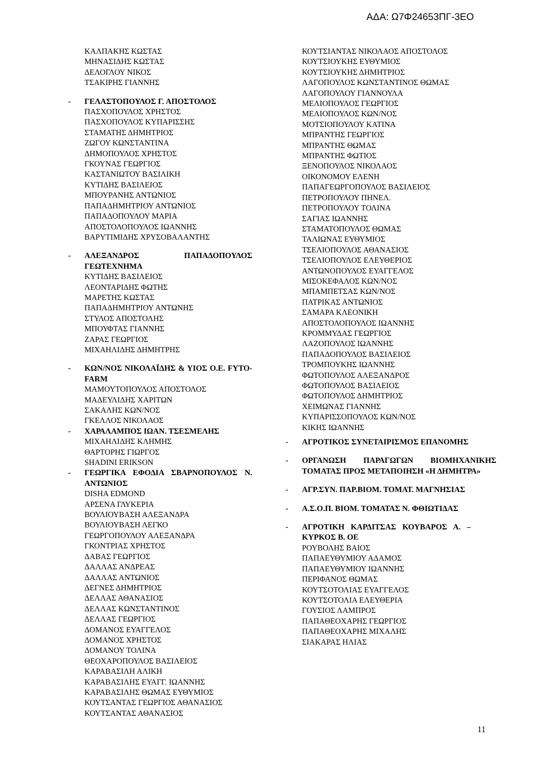ΑΔΑ: Ω7Φ24653ΠΓ-3ΕΟ
ΚΑΛΠΑΚΗΣ ΚΩΣΤΑΣ
ΜΗΝΑΣΙΔΗΣ ΚΩΣΤΑΣ
ΔΕΛΟΓΛΟΥ ΝΙΚΟΣ
ΤΣΑΚΙΡΗΣ ΓΙΑΝΝΗΣ
- ΓΕΛΑΣΤΟΠΟΥΛΟΣ Γ. ΑΠΟΣΤΟΛΟΣ
ΠΑΣΧΟΠΟΥΛΟΣ ΧΡΗΣΤΟΣ
ΠΑΣΧΟΠΟΥΛΟΣ ΚΥΠΑΡΙΣΣΗΣ
ΣΤΑΜΑΤΗΣ ΔΗΜΗΤΡΙΟΣ
ΖΩΓΟΥ ΚΩΝΣΤΑΝΤΙΝΑ
ΔΗΜΟΠΟΥΛΟΣ ΧΡΗΣΤΟΣ
ΓΚΟΥΝΑΣ ΓΕΩΡΓΙΟΣ
ΚΑΣΤΑΝΙΩΤΟΥ ΒΑΣΙΛΙΚΗ
ΚΥΤΙΔΗΣ ΒΑΣΙΛΕΙΟΣ
ΜΠΟΥΡΑΝΗΣ ΑΝΤΩΝΙΟΣ
ΠΑΠΑΔΗΜΗΤΡΙΟΥ ΑΝΤΩΝΙΟΣ
ΠΑΠΑΔΟΠΟΥΛΟΥ ΜΑΡΙΑ
ΑΠΟΣΤΟΛΟΠΟΥΛΟΣ ΙΩΑΝΝΗΣ
ΒΑΡΥΤΙΜΙΔΗΣ ΧΡΥΣΟΒΑΛΑΝΤΗΣ
- ΑΛΕΞΑΝΔΡΟΣ ΠΑΠΑΔΟΠΟΥΛΟΣ ΓΕΩΤΕΧΝΗΜΑ
ΚΥΤΙΔΗΣ ΒΑΣΙΛΕΙΟΣ
ΛΕΟΝΤΑΡΙΔΗΣ ΦΩΤΗΣ
ΜΑΡΕΤΗΣ ΚΩΣΤΑΣ
ΠΑΠΑΔΗΜΗΤΡΙΟΥ ΑΝΤΩΝΗΣ
ΣΤΥΛΟΣ ΑΠΟΣΤΟΛΗΣ
ΜΠΟΥΦΤΑΣ ΓΙΑΝΝΗΣ
ΖΑΡΑΣ ΓΕΩΡΓΙΟΣ
ΜΙΧΑΗΛΙΔΗΣ ΔΗΜΗΤΡΗΣ
- ΚΩΝ/ΝΟΣ ΝΙΚΟΛΑΪΔΗΣ & ΥΙΟΣ Ο.Ε. FYTO-FARM
ΜΑΜΟΥΤΟΠΟΥΛΟΣ ΑΠΟΣΤΟΛΟΣ
ΜΑΔΕΥΛΙΔΗΣ ΧΑΡΙΤΩΝ
ΣΑΚΑΛΗΣ ΚΩΝ/ΝΟΣ
ΓΚΕΛΛΟΣ ΝΙΚΟΛΑΟΣ
- ΧΑΡΑΛΑΜΠΟΣ ΙΩΑΝ. ΤΣΕΣΜΕΛΗΣ
ΜΙΧΑΗΛΙΔΗΣ ΚΛΗΜΗΣ
ΘΑΡΤΟΡΗΣ ΓΙΩΡΓΟΣ
SHADINI ERIKSON
- ΓΕΩΡΓΙΚΑ ΕΦΟΔΙΑ ΣΒΑΡΝΟΠΟΥΛΟΣ Ν. ΑΝΤΩΝΙΟΣ
DISHA EDMOND
ΑΡΣΕΝΑ ΓΛΥΚΕΡΙΑ
ΒΟΥΛΙΟΥΒΑΣΗ ΑΛΕΞΑΝΔΡΑ
ΒΟΥΛΙΟΥΒΑΣΗ ΛΕΓΚΟ
ΓΕΩΡΓΟΠΟΥΛΟΥ ΑΛΕΞΑΝΔΡΑ
ΓΚΟΝΤΡΙΑΣ ΧΡΗΣΤΟΣ
ΔΑΒΑΣ ΓΕΩΡΓΙΟΣ
ΔΑΛΛΑΣ ΑΝΔΡΕΑΣ
ΔΑΛΛΑΣ ΑΝΤΩΝΙΟΣ
ΔΕΓΝΕΣ ΔΗΜΗΤΡΙΟΣ
ΔΕΛΛΑΣ ΑΘΑΝΑΣΙΟΣ
ΔΕΛΛΑΣ ΚΩΝΣΤΑΝΤΙΝΟΣ
ΔΕΛΛΑΣ ΓΕΩΡΓΙΟΣ
ΔΟΜΑΝΟΣ ΕΥΑΓΓΕΛΟΣ
ΔΟΜΑΝΟΣ ΧΡΗΣΤΟΣ
ΔΟΜΑΝΟΥ ΤΟΛΙΝΑ
ΘΕΟΧΑΡΟΠΟΥΛΟΣ ΒΑΣΙΛΕΙΟΣ
ΚΑΡΑΒΑΣΙΛΗ ΑΛΙΚΗ
ΚΑΡΑΒΑΣΙΛΗΣ ΕΥΑΓΓ. ΙΩΑΝΝΗΣ
ΚΑΡΑΒΑΣΙΛΗΣ ΘΩΜΑΣ ΕΥΘΥΜΙΟΣ
ΚΟΥΤΣΑΝΤΑΣ ΓΕΩΡΓΙΟΣ ΑΘΑΝΑΣΙΟΣ
ΚΟΥΤΣΑΝΤΑΣ ΑΘΑΝΑΣΙΟΣ
ΚΟΥΤΣΙΑΝΤΑΣ ΝΙΚΟΛΑΟΣ ΑΠΟΣΤΟΛΟΣ
ΚΟΥΤΣΙΟΥΚΗΣ ΕΥΘΥΜΙΟΣ
ΚΟΥΤΣΙΟΥΚΗΣ ΔΗΜΗΤΡΙΟΣ
ΛΑΓΟΠΟΥΛΟΣ ΚΩΝΣΤΑΝΤΙΝΟΣ ΘΩΜΑΣ
ΛΑΓΟΠΟΥΛΟΥ ΓΙΑΝΝΟΥΛΑ
ΜΕΛΙΟΠΟΥΛΟΣ ΓΕΩΡΓΙΟΣ
ΜΕΛΙΟΠΟΥΛΟΣ ΚΩΝ/ΝΟΣ
ΜΟΤΣΙΟΠΟΥΛΟΥ ΚΑΤΙΝΑ
ΜΠΡΑΝΤΗΣ ΓΕΩΡΓΙΟΣ
ΜΠΡΑΝΤΗΣ ΘΩΜΑΣ
ΜΠΡΑΝΤΗΣ ΦΩΤΙΟΣ
ΞΕΝΟΠΟΥΛΟΣ ΝΙΚΟΛΑΟΣ
ΟΙΚΟΝΟΜΟΥ ΕΛΕΝΗ
ΠΑΠΑΓΕΩΡΓΟΠΟΥΛΟΣ ΒΑΣΙΛΕΙΟΣ
ΠΕΤΡΟΠΟΥΛΟΥ ΠΗΝΕΛ.
ΠΕΤΡΟΠΟΥΛΟΥ ΤΟΛΙΝΑ
ΣΑΓΙΑΣ ΙΩΑΝΝΗΣ
ΣΤΑΜΑΤΟΠΟΥΛΟΣ ΘΩΜΑΣ
ΤΑΛΙΩΝΑΣ ΕΥΘΥΜΙΟΣ
ΤΣΕΛΙΟΠΟΥΛΟΣ ΑΘΑΝΑΣΙΟΣ
ΤΣΕΛΙΟΠΟΥΛΟΣ ΕΛΕΥΘΕΡΙΟΣ
ΑΝΤΩΝΟΠΟΥΛΟΣ ΕΥΑΓΓΕΛΟΣ
ΜΙΣΟΚΕΦΑΛΟΣ ΚΩΝ/ΝΟΣ
ΜΠΑΜΠΕΤΣΑΣ ΚΩΝ/ΝΟΣ
ΠΑΤΡΙΚΑΣ ΑΝΤΩΝΙΟΣ
ΣΑΜΑΡΑ ΚΛΕΟΝΙΚΗ
ΑΠΟΣΤΟΛΟΠΟΥΛΟΣ ΙΩΑΝΝΗΣ
ΚΡΟΜΜΥΔΑΣ ΓΕΩΡΓΙΟΣ
ΛΑΖΟΠΟΥΛΟΣ ΙΩΑΝΝΗΣ
ΠΑΠΑΔΟΠΟΥΛΟΣ ΒΑΣΙΛΕΙΟΣ
ΤΡΟΜΠΟΥΚΗΣ ΙΩΑΝΝΗΣ
ΦΩΤΟΠΟΥΛΟΣ ΑΛΕΞΑΝΔΡΟΣ
ΦΩΤΟΠΟΥΛΟΣ ΒΑΣΙΛΕΙΟΣ
ΦΩΤΟΠΟΥΛΟΣ ΔΗΜΗΤΡΙΟΣ
ΧΕΙΜΩΝΑΣ ΓΙΑΝΝΗΣ
ΚΥΠΑΡΙΣΣΟΠΟΥΛΟΣ ΚΩΝ/ΝΟΣ
ΚΙΚΗΣ ΙΩΑΝΝΗΣ
- ΑΓΡΟΤΙΚΟΣ ΣΥΝΕΤΑΙΡΙΣΜΟΣ ΕΠΑΝΟΜΗΣ
- ΟΡΓΑΝΩΣΗ ΠΑΡΑΓΩΓΩΝ ΒΙΟΜΗΧΑΝΙΚΗΣ ΤΟΜΑΤΑΣ ΠΡΟΣ ΜΕΤΑΠΟΙΗΣΗ «Η ΔΗΜΗΤΡΑ»
- ΑΓΡ.ΣΥΝ. ΠΑΡ.ΒΙΟΜ. ΤΟΜΑΤ. ΜΑΓΝΗΣΙΑΣ
- Α.Σ.Ο.Π. ΒΙΟΜ. ΤΟΜΑΤΑΣ Ν. ΦΘΙΩΤΙΔΑΣ
- ΑΓΡΟΤΙΚΗ ΚΑΡΔΙΤΣΑΣ ΚΟΥΒΑΡΟΣ Α. – ΚΥΡΚΟΣ Β. ΟΕ
ΡΟΥΒΟΛΗΣ ΒΑΙΟΣ
ΠΑΠΑΕΥΘΥΜΙΟΥ ΑΔΑΜΟΣ
ΠΑΠΑΕΥΘΥΜΙΟΥ ΙΩΑΝΝΗΣ
ΠΕΡΙΦΑΝΟΣ ΘΩΜΑΣ
ΚΟΥΤΣΟΤΟΛΙΑΣ ΕΥΑΓΓΕΛΟΣ
ΚΟΥΤΣΟΤΟΛΙΑ ΕΛΕΥΘΕΡΙΑ
ΓΟΥΣΙΟΣ ΛΑΜΠΡΟΣ
ΠΑΠΑΘΕΟΧΑΡΗΣ ΓΕΩΡΓΙΟΣ
ΠΑΠΑΘΕΟΧΑΡΗΣ ΜΙΧΑΛΗΣ
ΣΙΑΚΑΡΑΣ ΗΛΙΑΣ
11